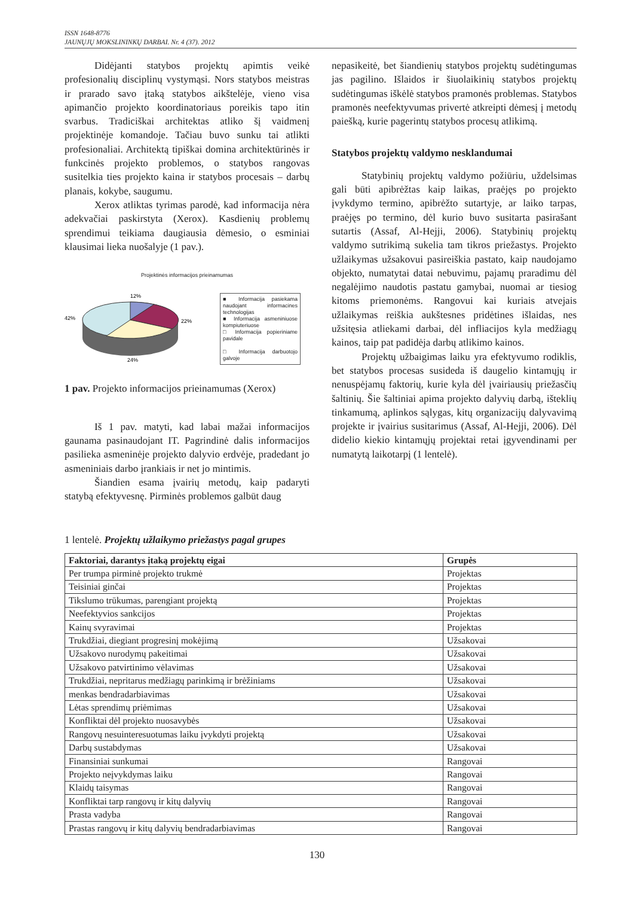ISSN 1648-8776
JAUNŲJŲ MOKSLININKŲ DARBAI. Nr. 4 (37). 2012
Didėjanti statybos projektų apimtis veikė profesionalių disciplinų vystymąsi. Nors statybos meistras ir prarado savo įtaką statybos aikštelėje, vieno visa apimančio projekto koordinatoriaus poreikis tapo itin svarbus. Tradiciškai architektas atliko šį vaidmenį projektinėje komandoje. Tačiau buvo sunku tai atlikti profesionaliai. Architektą tipiškai domina architektūrinės ir funkcinės projekto problemos, o statybos rangovas susitelkia ties projekto kaina ir statybos procesais – darbų planais, kokybe, saugumu.
Xerox atliktas tyrimas parodė, kad informacija nėra adekvačiai paskirstyta (Xerox). Kasdienių problemų sprendimui teikiama daugiausia dėmesio, o esminiai klausimai lieka nuošalyje (1 pav.).
Projektinės informacijos prieinamumas
12%
22%
42%
24%
■ Informacija pasiekama naudojant informacines technologijas
■ Informacija asmeniniuose kompiuteriuose
□ Informacija popieriniame pavidale
□ Informacija darbuotojo galvoje
1 pav. Projekto informacijos prieinamumas (Xerox)
Iš 1 pav. matyti, kad labai mažai informacijos gaunama pasinaudojant IT. Pagrindinė dalis informacijos pasilieka asmeninėje projekto dalyvio erdvėje, pradedant jo asmeniniais darbo įrankiais ir net jo mintimis.
Šiandien esama įvairių metodų, kaip padaryti statybą efektyvesnę. Pirminės problemos galbūt daug
nepasikeitė, bet šiandienių statybos projektų sudėtingumas jas pagilino. Išlaidos ir šiuolaikinių statybos projektų sudėtingumas iškėlė statybos pramonės problemas. Statybos pramonės neefektyvumas privertė atkreipti dėmesį į metodų paiešką, kurie pagerintų statybos procesų atlikimą.
Statybos projektų valdymo nesklandumai
Statybinių projektų valdymo požiūriu, uždelsimas gali būti apibrėžtas kaip laikas, praėjęs po projekto įvykdymo termino, apibrėžto sutartyje, ar laiko tarpas, praėjęs po termino, dėl kurio buvo susitarta pasirašant sutartis (Assaf, Al-Hejji, 2006). Statybinių projektų valdymo sutrikimą sukelia tam tikros priežastys. Projekto užlaikymas užsakovui pasireiškia pastato, kaip naudojamo objekto, numatytai datai nebuvimu, pajamų praradimu dėl negalėjimo naudotis pastatu gamybai, nuomai ar tiesiog kitoms priemonėms. Rangovui kai kuriais atvejais užlaikymas reiškia aukštesnes pridėtines išlaidas, nes užsitęsia atliekami darbai, dėl infliacijos kyla medžiagų kainos, taip pat padidėja darbų atlikimo kainos.
Projektų užbaigimas laiku yra efektyvumo rodiklis, bet statybos procesas susideda iš daugelio kintamųjų ir nenuspėjamų faktorių, kurie kyla dėl įvairiausių priežasčių šaltinių. Šie šaltiniai apima projekto dalyvių darbą, išteklių tinkamumą, aplinkos sąlygas, kitų organizacijų dalyvavimą projekte ir įvairius susitarimus (Assaf, Al-Hejji, 2006). Dėl didelio kiekio kintamųjų projektai retai įgyvendinami per numatytą laikotarpį (1 lentelė).
1 lentelė. Projektų užlaikymo priežastys pagal grupes
| Faktoriai, darantys įtaką projektų eigai | Grupės |
| --- | --- |
| Per trumpa pirminė projekto trukmė | Projektas |
| Teisiniai ginčai | Projektas |
| Tikslumo trūkumas, parengiant projektą | Projektas |
| Neefektyvios sankcijos | Projektas |
| Kainų svyravimai | Projektas |
| Trukdžiai, diegiant progresinį mokėjimą | Užsakovai |
| Užsakovo nurodymų pakeitimai | Užsakovai |
| Užsakovo patvirtinimo vėlavimas | Užsakovai |
| Trukdžiai, nepritarus medžiagų parinkimą ir brėžiniams | Užsakovai |
| menkas bendradarbiavimas | Užsakovai |
| Lėtas sprendimų priėmimas | Užsakovai |
| Konfliktai dėl projekto nuosavybės | Užsakovai |
| Rangovų nesuinteresuotumas laiku įvykdyti projektą | Užsakovai |
| Darbų sustabdymas | Užsakovai |
| Finansiniai sunkumai | Rangovai |
| Projekto neįvykdymas laiku | Rangovai |
| Klaidų taisymas | Rangovai |
| Konfliktai tarp rangovų ir kitų dalyvių | Rangovai |
| Prasta vadyba | Rangovai |
| Prastas rangovų ir kitų dalyvių bendradarbiavimas | Rangovai |
130